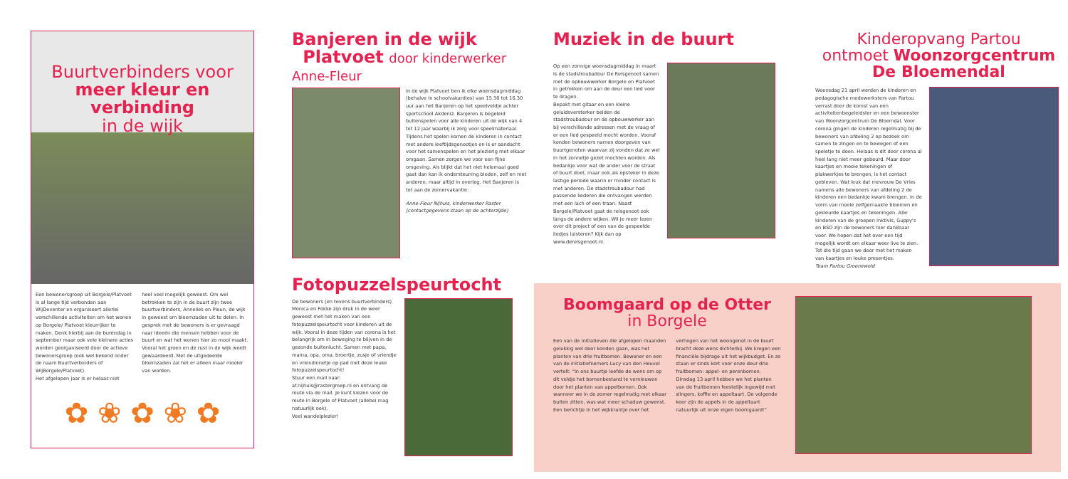Buurtverbinders voor
meer kleur en verbinding
in de wijk
Een bewonersgroep uit Borgele/Platvoet is al lange tijd verbonden aan WijDeventer en organiseert allerlei verschillende activiteiten om het wonen op Borgele/ Platvoet kleurrijker te maken. Denk hierbij aan de burendag in september maar ook vele kleinere acties worden georganiseerd door de actieve bewonersgroep (ook wel bekend onder de naam Buurtverbinders of WijBorgele/Platvoet).
Het afgelopen jaar is er helaas niet
heel veel mogelijk geweest. Om wel betrokken te zijn in de buurt zijn twee buurtverbinders, Annelies en Pleun, de wijk in geweest om bloemzaden uit te delen. In gesprek met de bewoners is er gevraagd naar ideeën die mensen hebben voor de buurt en wat het wonen hier zo mooi maakt. Vooral het groen en de rust in de wijk wordt gewaardeerd. Met de uitgedeelde bloemzaden zal het er alleen maar mooier van worden.
✿ ❀ ✿ ❀ ✿
Banjeren in de wijk
Platvoet door kinderwerker
Anne-Fleur
In de wijk Platvoet ben ik elke woensdagmiddag (behalve in schoolvakanties) van 15.30 tot 16.30 uur aan het Banjeren op het speelveldje achter sportschool Akdeniz. Banjeren is begeleid buitenspelen voor alle kinderen uit de wijk van 4 tot 12 jaar waarbij ik zorg voor speelmateriaal. Tijdens het spelen komen de kinderen in contact met andere leeftijdsgenootjes en is er aandacht voor het samenspelen en het plezierig met elkaar omgaan. Samen zorgen we voor een fijne omgeving. Als blijkt dat het niet helemaal goed gaat dan kan ik ondersteuning bieden, zelf en met anderen, maar altijd in overleg. Het Banjeren is tot aan de zomervakantie.
Anne-Fleur Nijhuis, kinderwerker Raster
(contactgegevens staan op de achterzijde)
Fotopuzzelspeurtocht
De bewoners (en tevens buurtverbinders) Monica en Fokke zijn druk in de weer geweest met het maken van een fotopuzzelspeurtocht voor kinderen uit de wijk. Vooral in deze tijden van corona is het belangrijk om in beweging te blijven in de gezonde buitenlucht. Samen met papa, mama, opa, oma, broertje, zusje of vriendje en vriendinnetje op pad met deze leuke fotopuzzelspeurtocht!
Stuur een mail naar: af.nijhuis@rastergroep.nl en ontvang de route via de mail. Je kunt kiezen voor de route in Borgele of Platvoet (allebei mag natuurlijk ook).
Veel wandelplezier!
Muziek in de buurt
Op een zonnige woensdagmiddag in maart is de stadstroubadour De Reisgenoot samen met de opbouwwerker Borgele en Platvoet in getrokken om aan de deur een lied voor te dragen.
Bepakt met gitaar en een kleine geluidsversterker belden de stadstroubadour en de opbouwwerker aan bij verschillende adressen met de vraag of er een lied gespeeld mocht worden. Vooraf konden bewoners namen doorgeven van buurtgenoten waarvan zij vonden dat ze wel in het zonnetje gezet mochten worden. Als bedankje voor wat de ander voor de straat of buurt doet, maar ook als opsteker in deze lastige periode waarin er minder contact is met anderen. De stadstroubadour had passende liederen die ontvangen werden met een lach of een traan. Naast Borgele/Platvoet gaat de reisgenoot ook langs de andere wijken. Wil je meer lezen over dit project of een van de gespeelde liedjes luisteren? Kijk dan op www.dereisgenoot.nl.
Kinderopvang Partou
ontmoet Woonzorgcentrum
De Bloemendal
Woensdag 21 april werden de kinderen en pedagogische medewerksters van Partou verrast door de komst van een activiteitenbegeleidster en een bewoonster van Woonzorgcentrum De Bloemdal. Voor corona gingen de kinderen regelmatig bij de bewoners van afdeling 2 op bezoek om samen te zingen en te bewegen of een speletje te doen. Helaas is dit door corona al heel lang niet meer gebeurd. Maar door kaartjes en mooie tekeningen of plakwerkjes te brengen, is het contact gebleven. Wat leuk dat mevrouw De Vries namens alle bewoners van afdeling 2 de kinderen een bedankje kwam brengen. In de vorm van mooie zelfgemaakte bloemen en gekleurde kaartjes en tekeningen. Alle kinderen van de groepen Inktivis, Guppy's en BSO zijn de bewoners hier dankbaar voor. We hopen dat het over een tijd mogelijk wordt om elkaar weer live te zien. Tot die tijd gaan we door met het maken van kaartjes en leuke presentjes.
Team Partou Groenewold
Boomgaard op de Otter
in Borgele
Een van de initiatieven die afgelopen maanden gelukkig wel door konden gaan, was het planten van drie fruitbomen. Bewoner en een van de initiatiefnemers Lucy van den Heuvel vertelt: “In ons buurtje leefde de wens om op dit veldje het bomenbestand te vernieuwen door het planten van appelbomen. Ook wanneer we in de zomer regelmatig met elkaar buiten zitten, was wat meer schaduw gewenst. Een berichtje in het wijkkrantje over het
verhogen van het woongenot in de buurt bracht deze wens dichterbij. We kregen een financiële bijdrage uit het wijkbudget. En zo staan er sinds kort voor onze deur drie fruitbomen: appel- en perenbomen. Dinsdag 13 april hebben we het planten van de fruitbomen feestelijk ingewijd met slingers, koffie en appeltaart. De volgende keer zijn de appels in de appeltaart natuurlijk uit onze eigen boomgaard!”